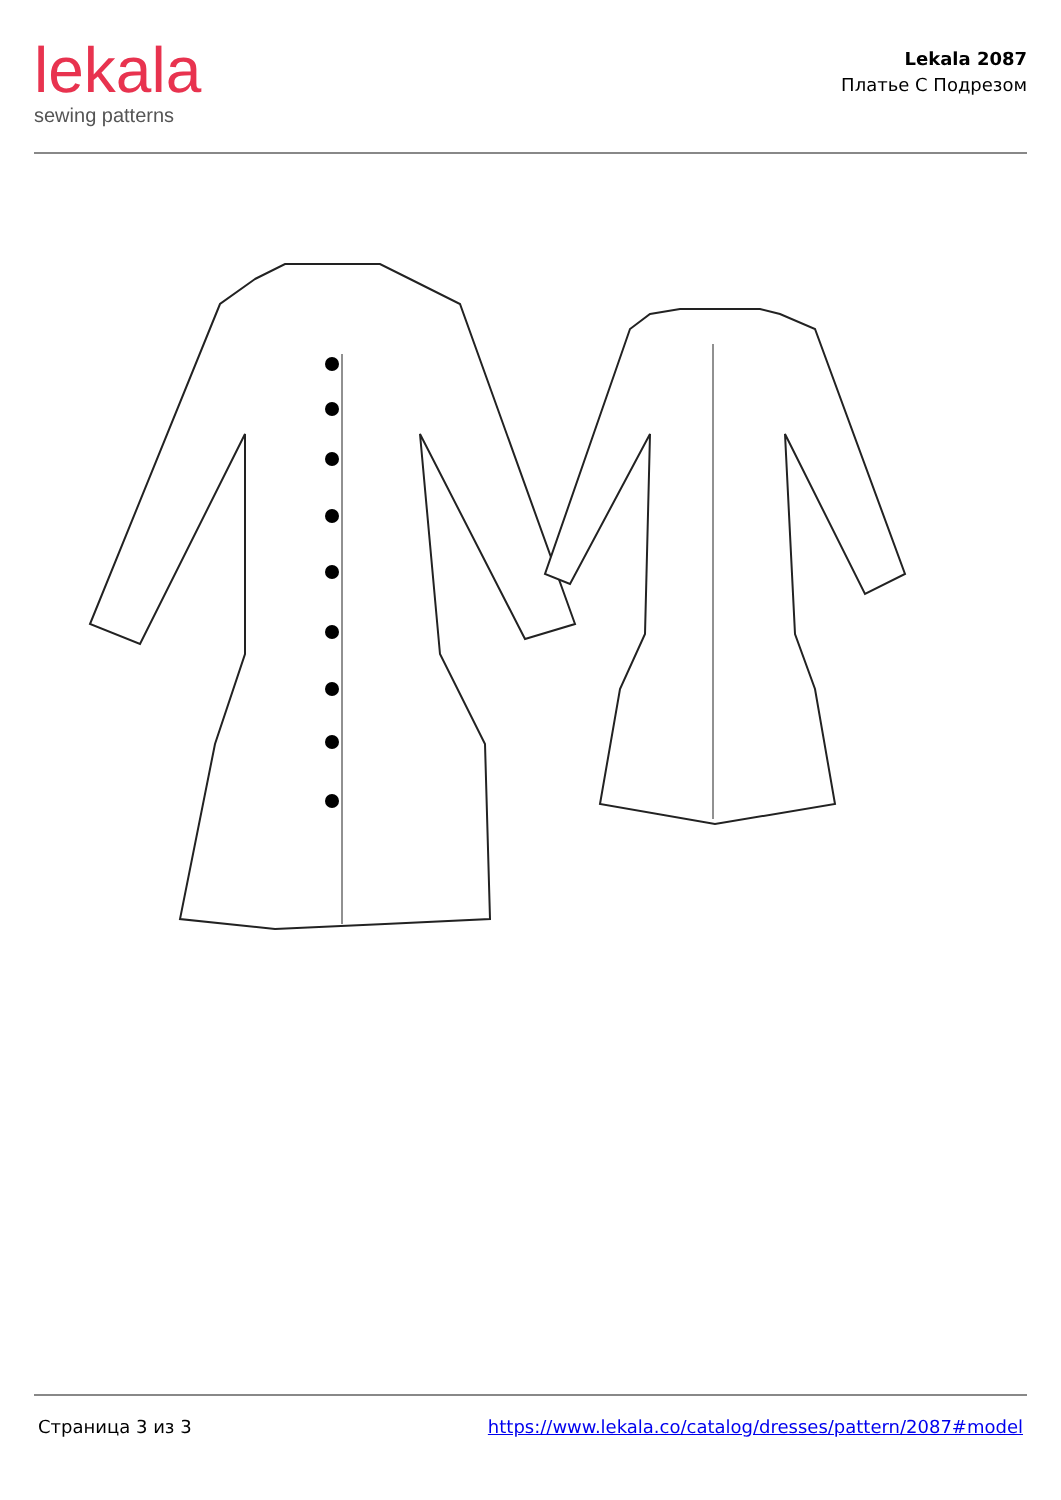lekala
sewing patterns
Lekala 2087
Платье С Подрезом
Страница 3 из 3 https://www.lekala.co/catalog/dresses/pattern/2087#model